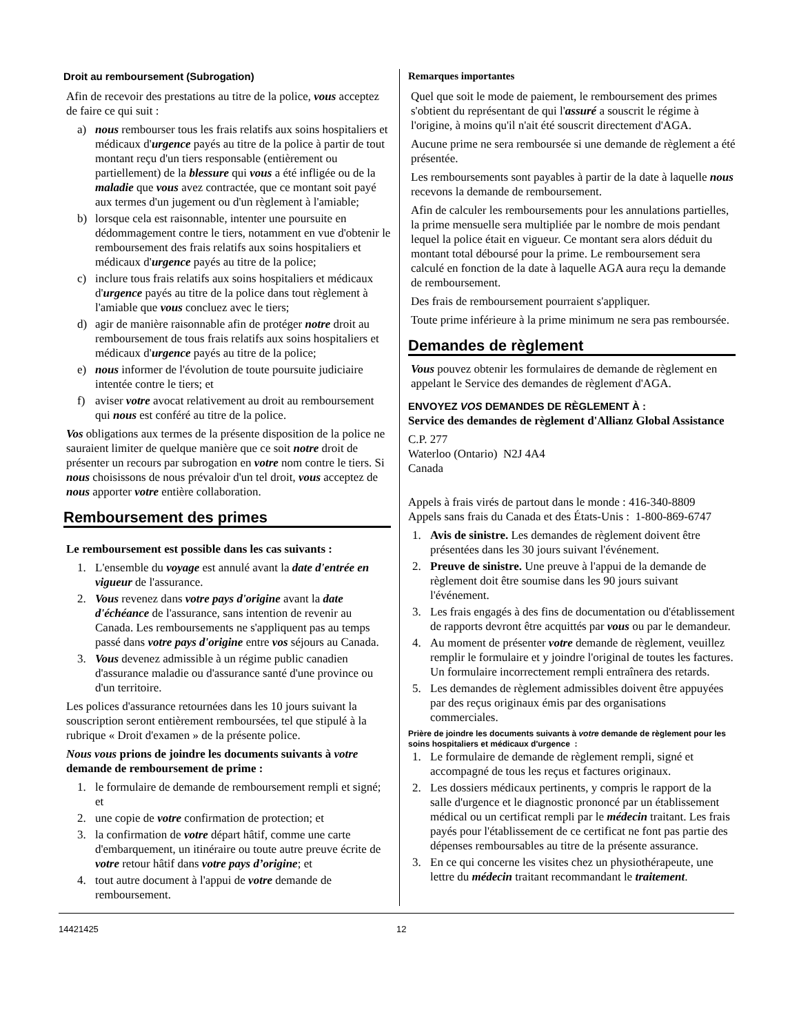Droit au remboursement (Subrogation)
Afin de recevoir des prestations au titre de la police, vous acceptez de faire ce qui suit :
a) nous rembourser tous les frais relatifs aux soins hospitaliers et médicaux d'urgence payés au titre de la police à partir de tout montant reçu d'un tiers responsable (entièrement ou partiellement) de la blessure qui vous a été infligée ou de la maladie que vous avez contractée, que ce montant soit payé aux termes d'un jugement ou d'un règlement à l'amiable;
b) lorsque cela est raisonnable, intenter une poursuite en dédommagement contre le tiers, notamment en vue d'obtenir le remboursement des frais relatifs aux soins hospitaliers et médicaux d'urgence payés au titre de la police;
c) inclure tous frais relatifs aux soins hospitaliers et médicaux d'urgence payés au titre de la police dans tout règlement à l'amiable que vous concluez avec le tiers;
d) agir de manière raisonnable afin de protéger notre droit au remboursement de tous frais relatifs aux soins hospitaliers et médicaux d'urgence payés au titre de la police;
e) nous informer de l'évolution de toute poursuite judiciaire intentée contre le tiers; et
f) aviser votre avocat relativement au droit au remboursement qui nous est conféré au titre de la police.
Vos obligations aux termes de la présente disposition de la police ne sauraient limiter de quelque manière que ce soit notre droit de présenter un recours par subrogation en votre nom contre le tiers. Si nous choisissons de nous prévaloir d'un tel droit, vous acceptez de nous apporter votre entière collaboration.
Remboursement des primes
Le remboursement est possible dans les cas suivants :
1. L'ensemble du voyage est annulé avant la date d'entrée en vigueur de l'assurance.
2. Vous revenez dans votre pays d'origine avant la date d'échéance de l'assurance, sans intention de revenir au Canada. Les remboursements ne s'appliquent pas au temps passé dans votre pays d'origine entre vos séjours au Canada.
3. Vous devenez admissible à un régime public canadien d'assurance maladie ou d'assurance santé d'une province ou d'un territoire.
Les polices d'assurance retournées dans les 10 jours suivant la souscription seront entièrement remboursées, tel que stipulé à la rubrique « Droit d'examen » de la présente police.
Nous vous prions de joindre les documents suivants à votre demande de remboursement de prime :
1. le formulaire de demande de remboursement rempli et signé; et
2. une copie de votre confirmation de protection; et
3. la confirmation de votre départ hâtif, comme une carte d'embarquement, un itinéraire ou toute autre preuve écrite de votre retour hâtif dans votre pays d’origine; et
4. tout autre document à l'appui de votre demande de remboursement.
Remarques importantes
Quel que soit le mode de paiement, le remboursement des primes s'obtient du représentant de qui l'assuré a souscrit le régime à l'origine, à moins qu'il n'ait été souscrit directement d'AGA.
Aucune prime ne sera remboursée si une demande de règlement a été présentée.
Les remboursements sont payables à partir de la date à laquelle nous recevons la demande de remboursement.
Afin de calculer les remboursements pour les annulations partielles, la prime mensuelle sera multipliée par le nombre de mois pendant lequel la police était en vigueur. Ce montant sera alors déduit du montant total déboursé pour la prime. Le remboursement sera calculé en fonction de la date à laquelle AGA aura reçu la demande de remboursement.
Des frais de remboursement pourraient s'appliquer.
Toute prime inférieure à la prime minimum ne sera pas remboursée.
Demandes de règlement
Vous pouvez obtenir les formulaires de demande de règlement en appelant le Service des demandes de règlement d'AGA.
ENVOYEZ VOS DEMANDES DE RÈGLEMENT À :
Service des demandes de règlement d'Allianz Global Assistance
C.P. 277
Waterloo (Ontario) N2J 4A4
Canada
Appels à frais virés de partout dans le monde : 416-340-8809
Appels sans frais du Canada et des États-Unis : 1-800-869-6747
1. Avis de sinistre. Les demandes de règlement doivent être présentées dans les 30 jours suivant l'événement.
2. Preuve de sinistre. Une preuve à l'appui de la demande de règlement doit être soumise dans les 90 jours suivant l'événement.
3. Les frais engagés à des fins de documentation ou d'établissement de rapports devront être acquittés par vous ou par le demandeur.
4. Au moment de présenter votre demande de règlement, veuillez remplir le formulaire et y joindre l'original de toutes les factures. Un formulaire incorrectement rempli entraînera des retards.
5. Les demandes de règlement admissibles doivent être appuyées par des reçus originaux émis par des organisations commerciales.
Prière de joindre les documents suivants à votre demande de règlement pour les soins hospitaliers et médicaux d'urgence :
1. Le formulaire de demande de règlement rempli, signé et accompagné de tous les reçus et factures originaux.
2. Les dossiers médicaux pertinents, y compris le rapport de la salle d'urgence et le diagnostic prononcé par un établissement médical ou un certificat rempli par le médecin traitant. Les frais payés pour l'établissement de ce certificat ne font pas partie des dépenses remboursables au titre de la présente assurance.
3. En ce qui concerne les visites chez un physiothérapeute, une lettre du médecin traitant recommandant le traitement.
14421425 12